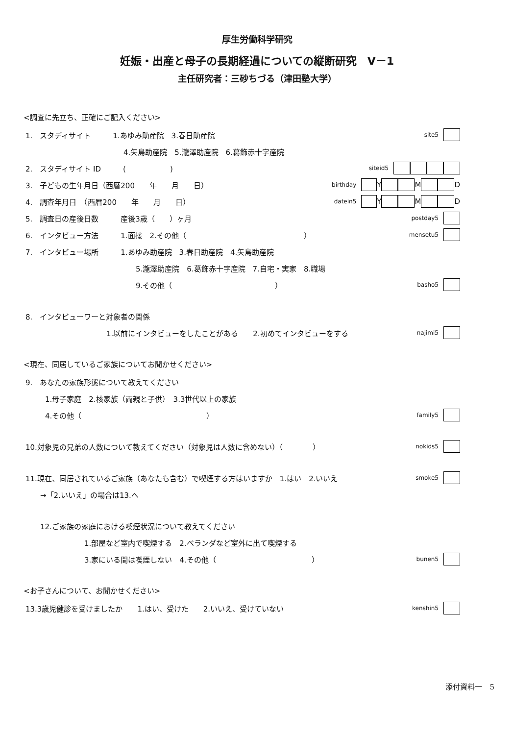厚生労働科学研究
妊娠・出産と母子の長期経過についての縦断研究　V－1
主任研究者：三砂ちづる（津田塾大学）
<調査に先立ち、正確にご記入ください>
1.　スタディサイト　　　1.あゆみ助産院　3.春日助産院 site5
4.矢島助産院　5.瀧澤助産院　6.葛飾赤十字産院
2.　スタディサイト ID　　　(　　　　　　) siteid5
3.　子どもの生年月日（西暦200　　年　　月　　日） birthday Y M D
4.　調査年月日　（西暦200　　年　　月　　日） datein5 Y M D
5.　調査日の産後日数　　　産後3歳（　　）ヶ月 postday5
6.　インタビュー方法　　　1.面接　2.その他（　　　　　　　　　　　　　　　　） mensetu5
7.　インタビュー場所　　　1.あゆみ助産院　3.春日助産院　4.矢島助産院
5.瀧澤助産院　6.葛飾赤十字産院　7.自宅・実家　8.職場
9.その他（　　　　　　　　　　　　　　） basho5
8.　インタビューワーと対象者の関係
1.以前にインタビューをしたことがある　　2.初めてインタビューをする najimi5
<現在、同居しているご家族についてお聞かせください>
9.　あなたの家族形態について教えてください
1.母子家庭　2.核家族（両親と子供）　3.3世代以上の家族
4.その他（　　　　　　　　　　　　　　　　　） family5
10.対象児の兄弟の人数について教えてください（対象児は人数に含めない）（　　　　） nokids5
11.現在、同居されているご家族（あなたも含む）で喫煙する方はいますか　1.はい　2.いいえ smoke5
→「2.いいえ」の場合は13.へ
12.ご家族の家庭における喫煙状況について教えてください
1.部屋など室内で喫煙する　2.ベランダなど室外に出て喫煙する
3.家にいる間は喫煙しない　4.その他（　　　　　　　　　　　　　） bunen5
<お子さんについて、お聞かせください>
13.3歳児健診を受けましたか　　1.はい、受けた　　2.いいえ、受けていない kenshin5
添付資料一　5